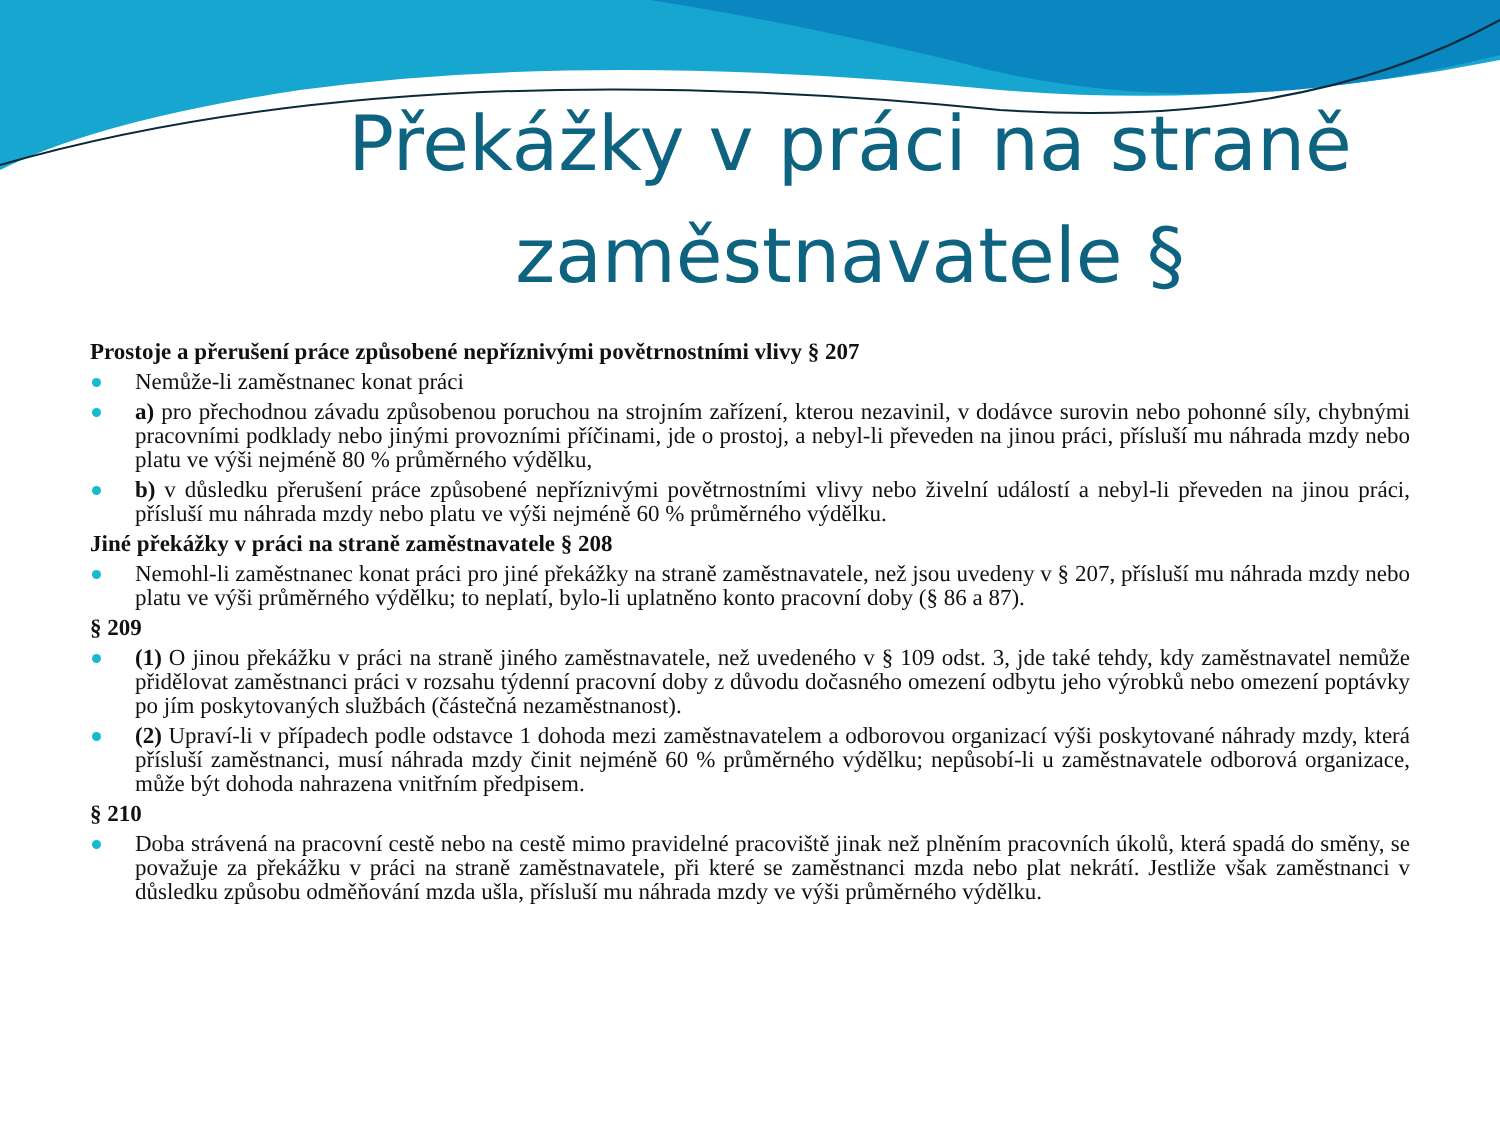Překážky v práci na straně zaměstnavatele §
Prostoje a přerušení práce způsobené nepříznivými povětrnostními vlivy § 207
Nemůže-li zaměstnanec konat práci
a) pro přechodnou závadu způsobenou poruchou na strojním zařízení, kterou nezavinil, v dodávce surovin nebo pohonné síly, chybnými pracovními podklady nebo jinými provozními příčinami, jde o prostoj, a nebyl-li převeden na jinou práci, přísluší mu náhrada mzdy nebo platu ve výši nejméně 80 % průměrného výdělku,
b) v důsledku přerušení práce způsobené nepříznivými povětrnostními vlivy nebo živelní událostí a nebyl-li převeden na jinou práci, přísluší mu náhrada mzdy nebo platu ve výši nejméně 60 % průměrného výdělku.
Jiné překážky v práci na straně zaměstnavatele § 208
Nemohl-li zaměstnanec konat práci pro jiné překážky na straně zaměstnavatele, než jsou uvedeny v § 207, přísluší mu náhrada mzdy nebo platu ve výši průměrného výdělku; to neplatí, bylo-li uplatněno konto pracovní doby (§ 86 a 87).
§ 209
(1) O jinou překážku v práci na straně jiného zaměstnavatele, než uvedeného v § 109 odst. 3, jde také tehdy, kdy zaměstnavatel nemůže přidělovat zaměstnanci práci v rozsahu týdenní pracovní doby z důvodu dočasného omezení odbytu jeho výrobků nebo omezení poptávky po jím poskytovaných službách (částečná nezaměstnanost).
(2) Upraví-li v případech podle odstavce 1 dohoda mezi zaměstnavatelem a odborovou organizací výši poskytované náhrady mzdy, která přísluší zaměstnanci, musí náhrada mzdy činit nejméně 60 % průměrného výdělku; nepůsobí-li u zaměstnavatele odborová organizace, může být dohoda nahrazena vnitřním předpisem.
§ 210
Doba strávená na pracovní cestě nebo na cestě mimo pravidelné pracoviště jinak než plněním pracovních úkolů, která spadá do směny, se považuje za překážku v práci na straně zaměstnavatele, při které se zaměstnanci mzda nebo plat nekrátí. Jestliže však zaměstnanci v důsledku způsobu odměňování mzda ušla, přísluší mu náhrada mzdy ve výši průměrného výdělku.